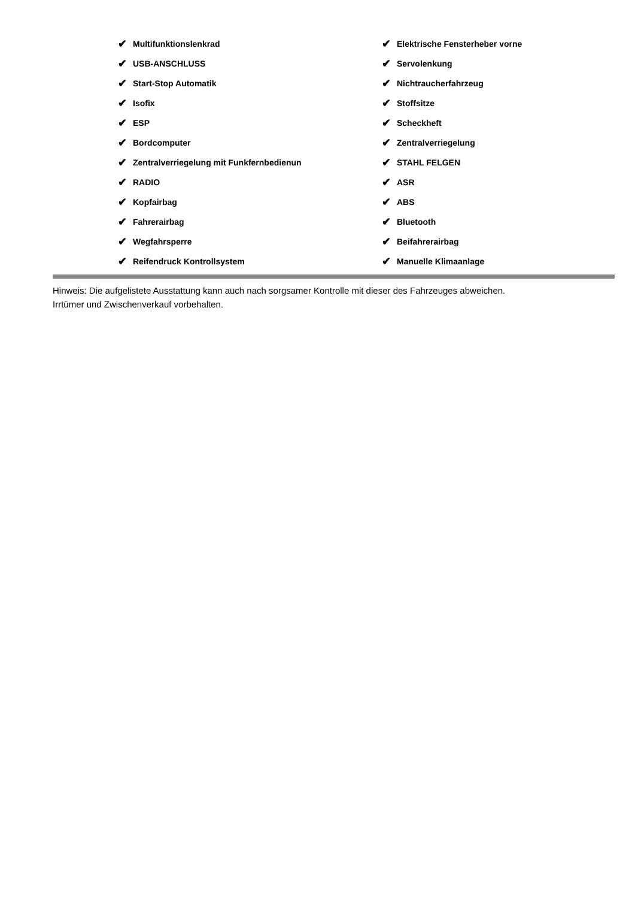✔ Multifunktionslenkrad
✔ USB-ANSCHLUSS
✔ Start-Stop Automatik
✔ Isofix
✔ ESP
✔ Bordcomputer
✔ Zentralverriegelung mit Funkfernbedienun
✔ RADIO
✔ Kopfairbag
✔ Fahrerairbag
✔ Wegfahrsperre
✔ Reifendruck Kontrollsystem
✔ Elektrische Fensterheber vorne
✔ Servolenkung
✔ Nichtraucherfahrzeug
✔ Stoffsitze
✔ Scheckheft
✔ Zentralverriegelung
✔ STAHL FELGEN
✔ ASR
✔ ABS
✔ Bluetooth
✔ Beifahrerairbag
✔ Manuelle Klimaanlage
Hinweis: Die aufgelistete Ausstattung kann auch nach sorgsamer Kontrolle mit dieser des Fahrzeuges abweichen. Irrtümer und Zwischenverkauf vorbehalten.